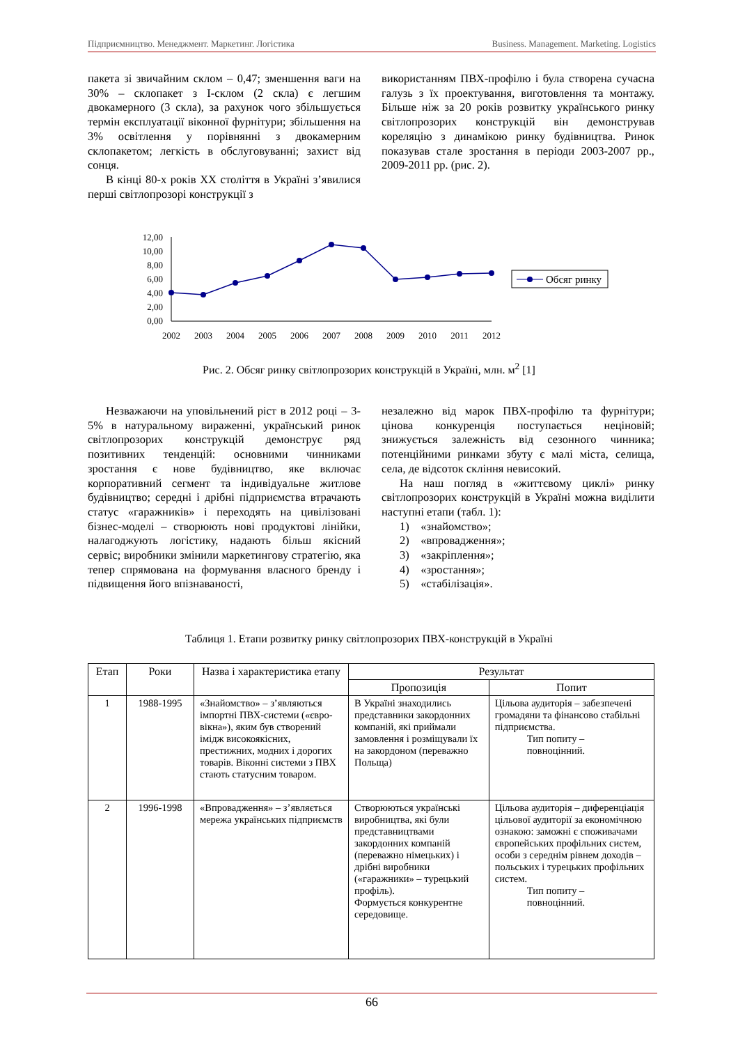Підприємництво. Менеджмент. Маркетинг. Логістика Business. Management. Marketing. Logistics
пакета зі звичайним склом – 0,47; зменшення ваги на 30% – склопакет з І-склом (2 скла) є легшим двокамерного (3 скла), за рахунок чого збільшується термін експлуатації віконної фурнітури; збільшення на 3% освітлення у порівнянні з двокамерним склопакетом; легкість в обслуговуванні; захист від сонця.
В кінці 80-х років XX століття в Україні з’явилися перші світлопрозорі конструкції з
використанням ПВХ-профілю і була створена сучасна галузь з їх проектування, виготовлення та монтажу. Більше ніж за 20 років розвитку українського ринку світлопрозорих конструкцій він демонстрував кореляцію з динамікою ринку будівництва. Ринок показував стале зростання в періоди 2003-2007 рр., 2009-2011 рр. (рис. 2).
12,00
10,00
8,00
6,00
4,00
2,00
0,00
2002
2003
2004
2005
2006
2007
2008
2009
2010
2011
2012
Обсяг ринку
Рис. 2. Обсяг ринку світлопрозорих конструкцій в Україні, млн. м<sup>2</sup> [1]
Незважаючи на уповільнений ріст в 2012 році – 3-5% в натуральному вираженні, український ринок світлопрозорих конструкцій демонструє ряд позитивних тенденцій: основними чинниками зростання є нове будівництво, яке включає корпоративний сегмент та індивідуальне житлове будівництво; середні і дрібні підприємства втрачають статус «гаражників» і переходять на цивілізовані бізнес-моделі – створюють нові продуктові лінійки, налагоджують логістику, надають більш якісний сервіс; виробники змінили маркетингову стратегію, яка тепер спрямована на формування власного бренду і підвищення його впізнаваності,
незалежно від марок ПВХ-профілю та фурнітури; цінова конкуренція поступається неціновій; знижується залежність від сезонного чинника; потенційними ринками збуту є малі міста, селища, села, де відсоток скління невисокий.
На наш погляд в «життєвому циклі» ринку світлопрозорих конструкцій в Україні можна виділити наступні етапи (табл. 1):
1) «знайомство»;
2) «впровадження»;
3) «закріплення»;
4) «зростання»;
5) «стабілізація».
Таблиця 1. Етапи розвитку ринку світлопрозорих ПВХ-конструкцій в Україні
| Етап | Роки | Назва і характеристика етапу | Результат | |
| --- | --- | --- | --- | --- |
| | | | Пропозиція | Попит |
| 1 | 1988-1995 | «Знайомство» – з’являються імпортні ПВХ-системи («євро-вікна»), яким був створений імідж високоякісних, престижних, модних і дорогих товарів. Віконні системи з ПВХ стають статусним товаром. | В Україні знаходились представники закордонних компаній, які приймали замовлення і розміщували їх на закордоном (переважно Польща) | Цільова аудиторія – забезпечені громадяни та фінансово стабільні підприємства. Тип попиту – повноцінний. |
| 2 | 1996-1998 | «Впровадження» – з’являється мережа українських підприємств | Створюються українські виробництва, які були представництвами закордонних компаній (переважно німецьких) і дрібні виробники («гаражники» – турецький профіль). Формується конкурентне середовище. | Цільова аудиторія – диференціація цільової аудиторії за економічною ознакою: заможні є споживачами європейських профільних систем, особи з середнім рівнем доходів – польських і турецьких профільних систем. Тип попиту – повноцінний. |
66